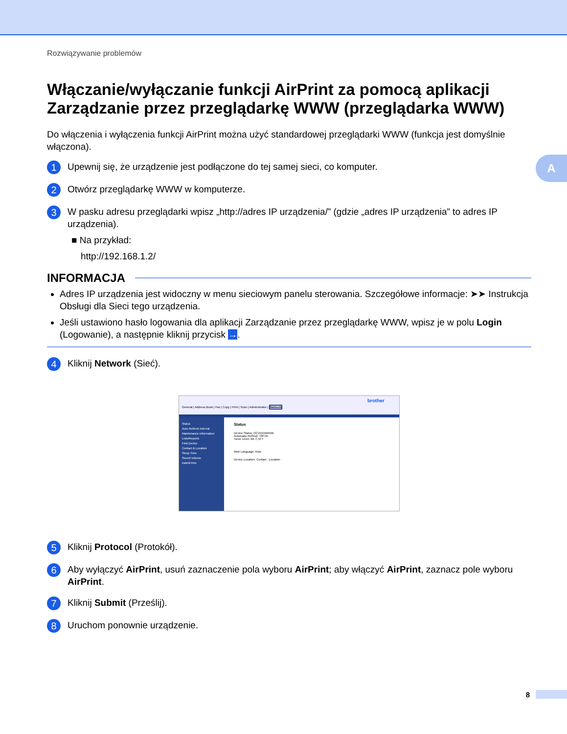A
Rozwiązywanie problemów
Włączanie/wyłączanie funkcji AirPrint za pomocą aplikacji Zarządzanie przez przeglądarkę WWW (przeglądarka WWW)
Do włączenia i wyłączenia funkcji AirPrint można użyć standardowej przeglądarki WWW (funkcja jest domyślnie włączona).
1
Upewnij się, że urządzenie jest podłączone do tej samej sieci, co komputer.
2
Otwórz przeglądarkę WWW w komputerze.
3
W pasku adresu przeglądarki wpisz „http://adres IP urządzenia/” (gdzie „adres IP urządzenia” to adres IP urządzenia).
■ Na przykład:
http://192.168.1.2/
INFORMACJA
Adres IP urządzenia jest widoczny w menu sieciowym panelu sterowania. Szczegółowe informacje: ➤➤ Instrukcja Obsługi dla Sieci tego urządzenia.
Jeśli ustawiono hasło logowania dla aplikacji Zarządzanie przez przeglądarkę WWW, wpisz je w polu Login (Logowanie), a następnie kliknij przycisk →.
4
Kliknij Network (Sieć).
brother
General | Address Book | Fax | Copy | Print | Scan | Administrator | Network
Status
Auto Refresh Interval
Maintenance Information
Lists/Reports
Find Device
Contact & Location
Sleep Time
Sound Volume
Date&Time
Status
Device Status: OCZEKIWANIE
Automatic Refresh: Off On
Toner Level: BK C M Y
Web Language: Auto
Device Location: Contact : Location :
5
Kliknij Protocol (Protokół).
6
Aby wyłączyć AirPrint, usuń zaznaczenie pola wyboru AirPrint; aby włączyć AirPrint, zaznacz pole wyboru AirPrint.
7
Kliknij Submit (Prześlij).
8
Uruchom ponownie urządzenie.
8